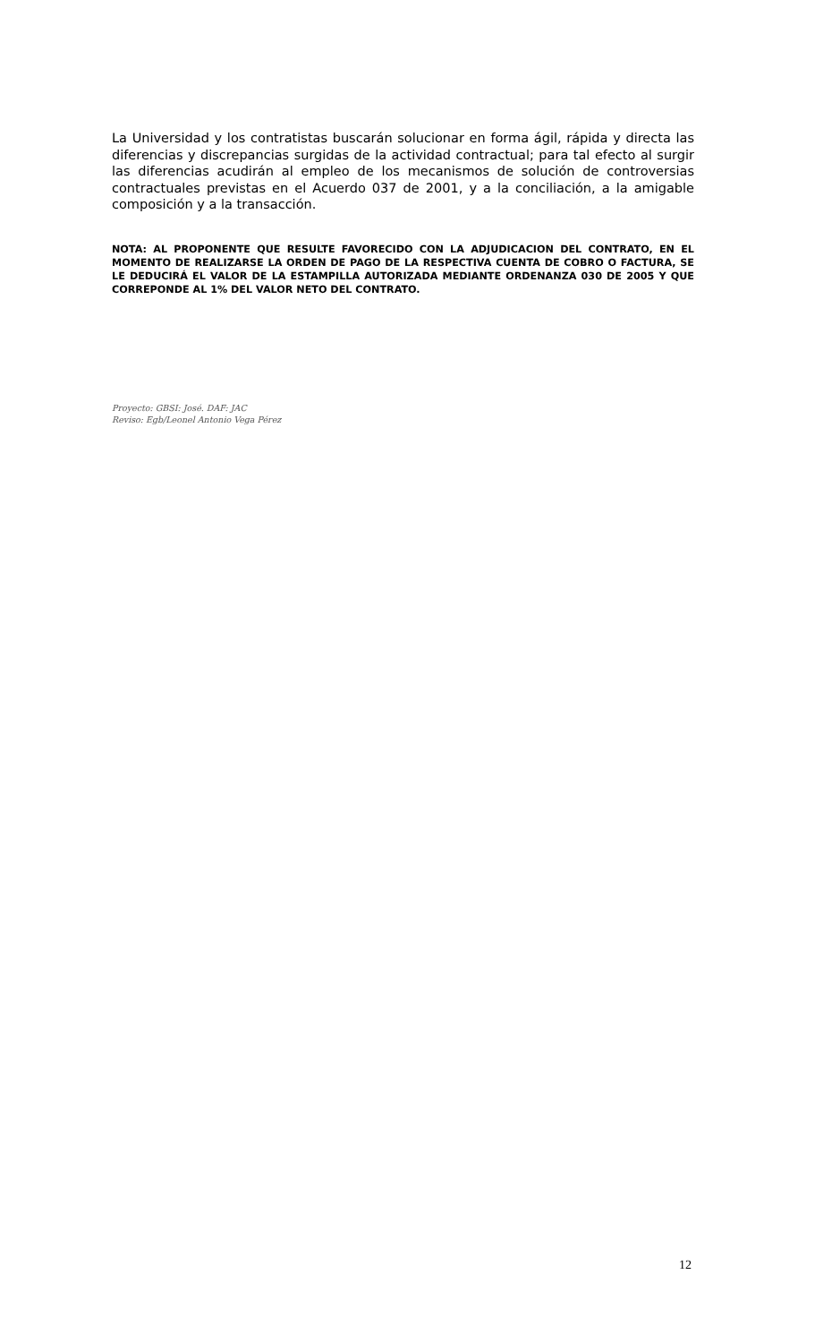La Universidad y los contratistas buscarán solucionar en forma ágil, rápida y directa las diferencias y discrepancias surgidas de la actividad contractual; para tal efecto al surgir las diferencias acudirán al empleo de los mecanismos de solución de controversias contractuales previstas en el Acuerdo 037 de 2001, y a la conciliación, a la amigable composición y a la transacción.
NOTA: AL PROPONENTE QUE RESULTE FAVORECIDO CON LA ADJUDICACION DEL CONTRATO, EN EL MOMENTO DE REALIZARSE LA ORDEN DE PAGO DE LA RESPECTIVA CUENTA DE COBRO O FACTURA, SE LE DEDUCIRÁ EL VALOR DE LA ESTAMPILLA AUTORIZADA MEDIANTE ORDENANZA 030 DE 2005 Y QUE CORREPONDE AL 1% DEL VALOR NETO DEL CONTRATO.
Proyecto: GBSI: José. DAF: JAC
Reviso: Egb/Leonel Antonio Vega Pérez
12